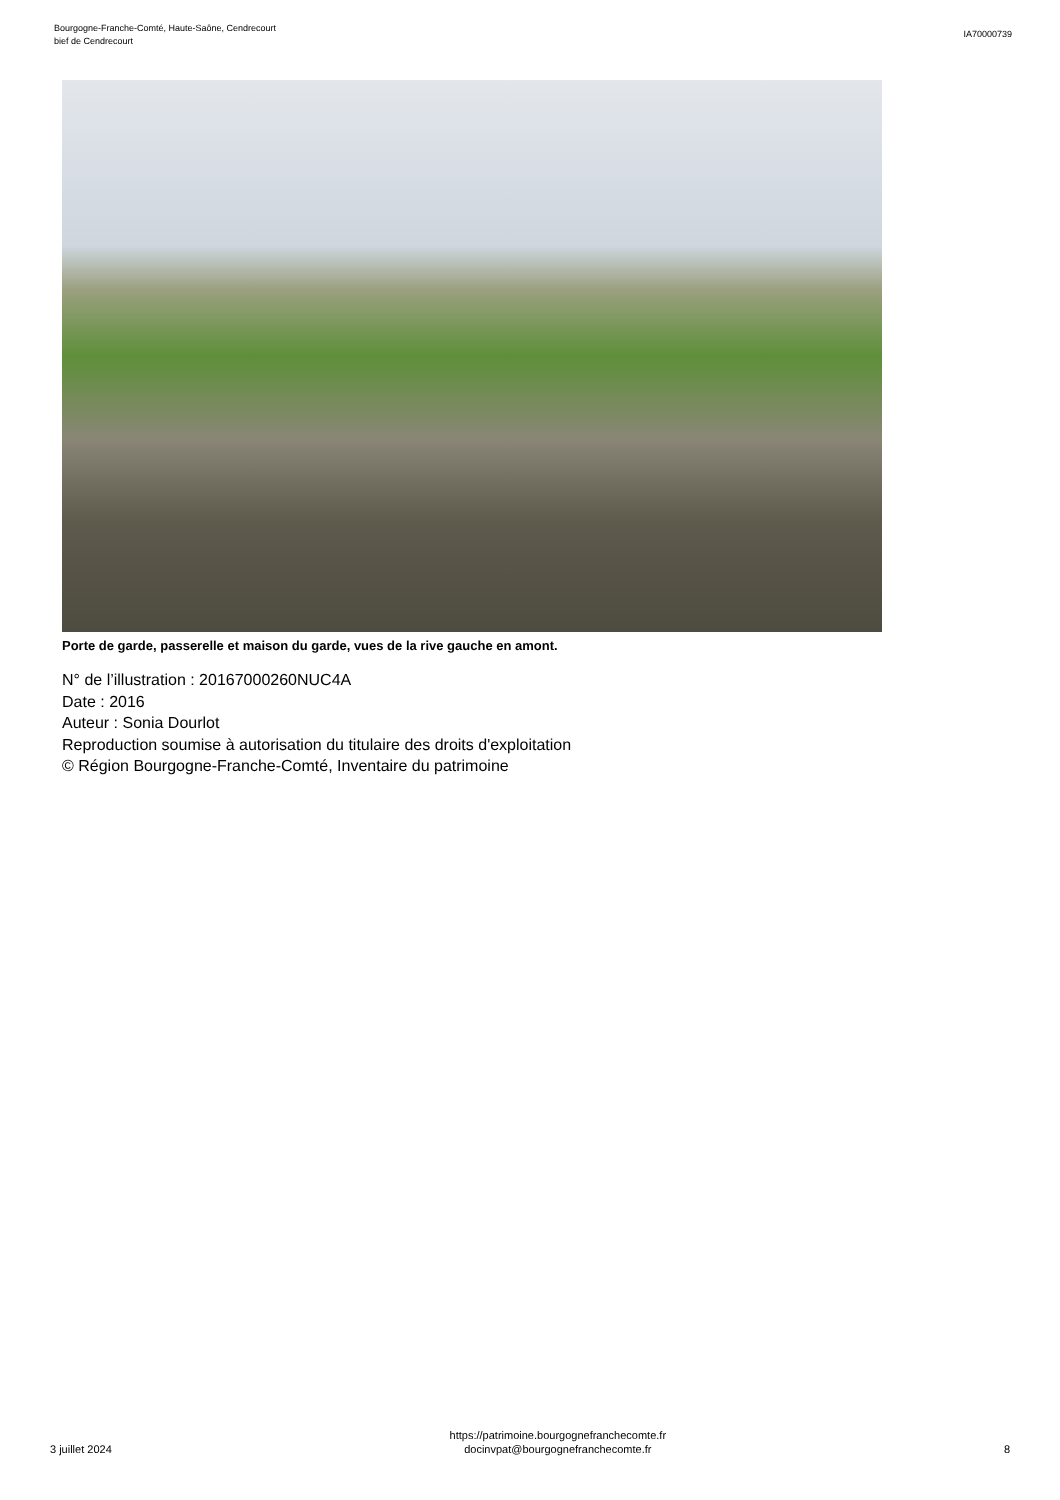Bourgogne-Franche-Comté, Haute-Saône, Cendrecourt
bief de Cendrecourt
IA70000739
Porte de garde, passerelle et maison du garde, vues de la rive gauche en amont.
N° de l’illustration : 20167000260NUC4A
Date : 2016
Auteur : Sonia Dourlot
Reproduction soumise à autorisation du titulaire des droits d'exploitation
© Région Bourgogne-Franche-Comté, Inventaire du patrimoine
3 juillet 2024
https://patrimoine.bourgognefranchecomte.fr
docinvpat@bourgognefranchecomte.fr
8